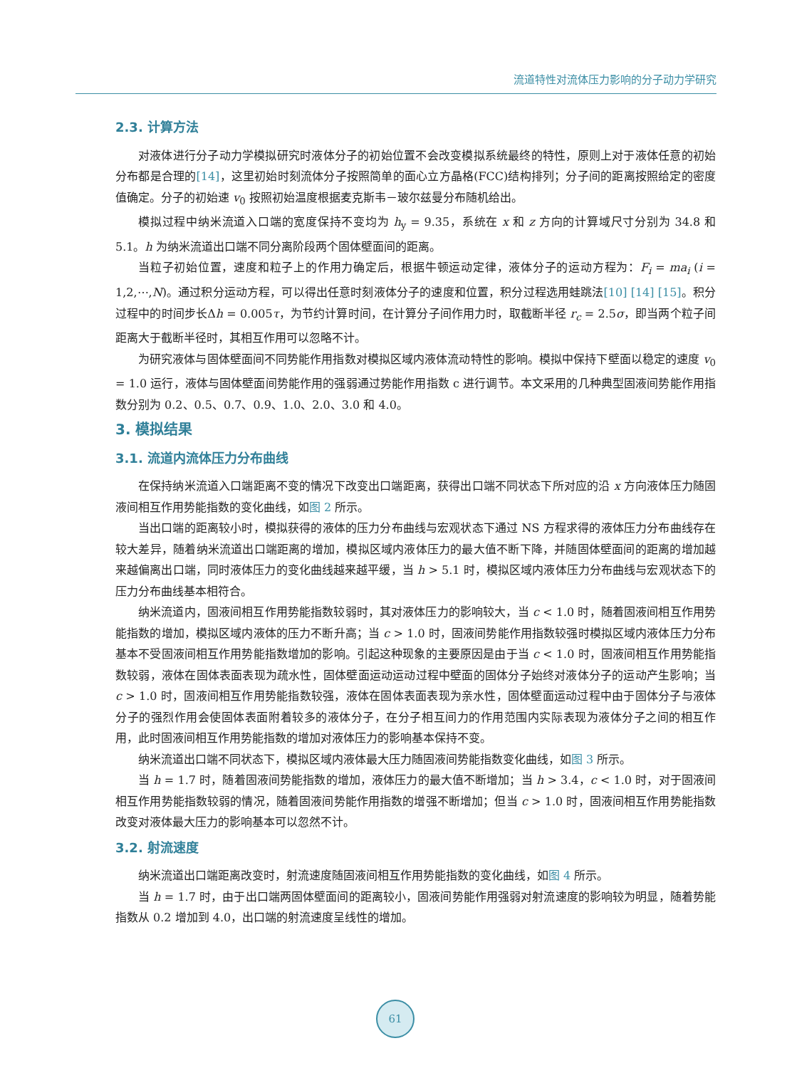流道特性对流体压力影响的分子动力学研究
2.3. 计算方法
对液体进行分子动力学模拟研究时液体分子的初始位置不会改变模拟系统最终的特性，原则上对于液体任意的初始分布都是合理的[14]，这里初始时刻流体分子按照简单的面心立方晶格(FCC)结构排列；分子间的距离按照给定的密度值确定。分子的初始速 v<sub>0</sub> 按照初始温度根据麦克斯韦－玻尔兹曼分布随机给出。
模拟过程中纳米流道入口端的宽度保持不变均为 h<sub>y</sub> = 9.35，系统在 x 和 z 方向的计算域尺寸分别为 34.8 和 5.1。h 为纳米流道出口端不同分离阶段两个固体壁面间的距离。
当粒子初始位置，速度和粒子上的作用力确定后，根据牛顿运动定律，液体分子的运动方程为：F<sub>i</sub> = ma<sub>i</sub> (i = 1,2,⋯,N)。通过积分运动方程，可以得出任意时刻液体分子的速度和位置，积分过程选用蛙跳法[10] [14] [15]。积分过程中的时间步长Δh = 0.005τ，为节约计算时间，在计算分子间作用力时，取截断半径 r<sub>c</sub> = 2.5σ，即当两个粒子间距离大于截断半径时，其相互作用可以忽略不计。
为研究液体与固体壁面间不同势能作用指数对模拟区域内液体流动特性的影响。模拟中保持下壁面以稳定的速度 v<sub>0</sub> = 1.0 运行，液体与固体壁面间势能作用的强弱通过势能作用指数 c 进行调节。本文采用的几种典型固液间势能作用指数分别为 0.2、0.5、0.7、0.9、1.0、2.0、3.0 和 4.0。
3. 模拟结果
3.1. 流道内流体压力分布曲线
在保持纳米流道入口端距离不变的情况下改变出口端距离，获得出口端不同状态下所对应的沿 x 方向液体压力随固液间相互作用势能指数的变化曲线，如图 2 所示。
当出口端的距离较小时，模拟获得的液体的压力分布曲线与宏观状态下通过 NS 方程求得的液体压力分布曲线存在较大差异，随着纳米流道出口端距离的增加，模拟区域内液体压力的最大值不断下降，并随固体壁面间的距离的增加越来越偏离出口端，同时液体压力的变化曲线越来越平缓，当 h > 5.1 时，模拟区域内液体压力分布曲线与宏观状态下的压力分布曲线基本相符合。
纳米流道内，固液间相互作用势能指数较弱时，其对液体压力的影响较大，当 c < 1.0 时，随着固液间相互作用势能指数的增加，模拟区域内液体的压力不断升高；当 c > 1.0 时，固液间势能作用指数较强时模拟区域内液体压力分布基本不受固液间相互作用势能指数增加的影响。引起这种现象的主要原因是由于当 c < 1.0 时，固液间相互作用势能指数较弱，液体在固体表面表现为疏水性，固体壁面运动运动过程中壁面的固体分子始终对液体分子的运动产生影响；当 c > 1.0 时，固液间相互作用势能指数较强，液体在固体表面表现为亲水性，固体壁面运动过程中由于固体分子与液体分子的强烈作用会使固体表面附着较多的液体分子，在分子相互间力的作用范围内实际表现为液体分子之间的相互作用，此时固液间相互作用势能指数的增加对液体压力的影响基本保持不变。
纳米流道出口端不同状态下，模拟区域内液体最大压力随固液间势能指数变化曲线，如图 3 所示。
当 h = 1.7 时，随着固液间势能指数的增加，液体压力的最大值不断增加；当 h > 3.4，c < 1.0 时，对于固液间相互作用势能指数较弱的情况，随着固液间势能作用指数的增强不断增加；但当 c > 1.0 时，固液间相互作用势能指数改变对液体最大压力的影响基本可以忽然不计。
3.2. 射流速度
纳米流道出口端距离改变时，射流速度随固液间相互作用势能指数的变化曲线，如图 4 所示。
当 h = 1.7 时，由于出口端两固体壁面间的距离较小，固液间势能作用强弱对射流速度的影响较为明显，随着势能指数从 0.2 增加到 4.0，出口端的射流速度呈线性的增加。
61